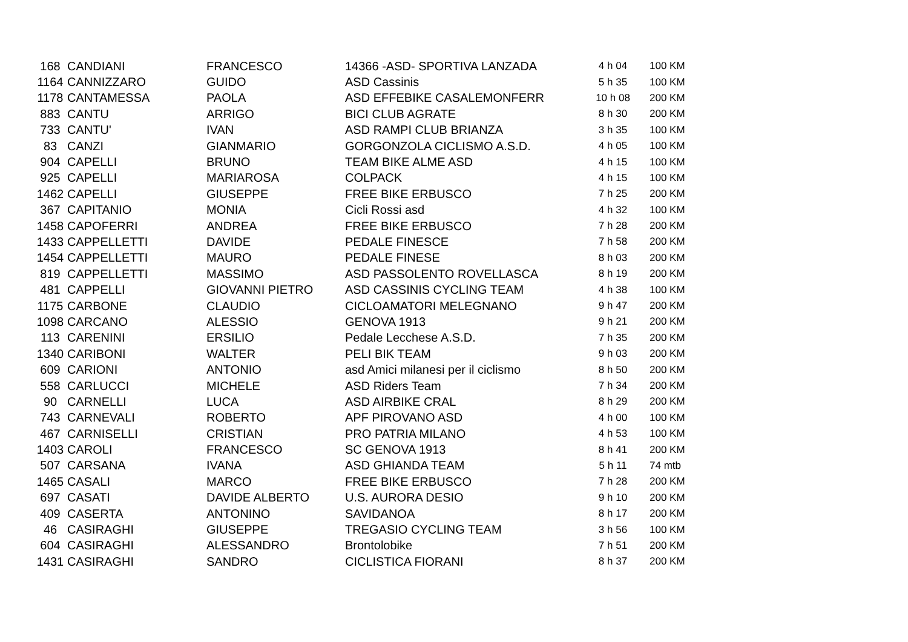| 168 | CANDIANI | FRANCESCO | 14366 -ASD- SPORTIVA LANZADA | 4 h 04 | 100 KM |
| 1164 | CANNIZZARO | GUIDO | ASD Cassinis | 5 h 35 | 100 KM |
| 1178 | CANTAMESSA | PAOLA | ASD EFFEBIKE CASALEMONFERR | 10 h 08 | 200 KM |
| 883 | CANTU | ARRIGO | BICI CLUB AGRATE | 8 h 30 | 200 KM |
| 733 | CANTU' | IVAN | ASD RAMPI CLUB BRIANZA | 3 h 35 | 100 KM |
| 83 | CANZI | GIANMARIO | GORGONZOLA CICLISMO A.S.D. | 4 h 05 | 100 KM |
| 904 | CAPELLI | BRUNO | TEAM BIKE ALME ASD | 4 h 15 | 100 KM |
| 925 | CAPELLI | MARIAROSA | COLPACK | 4 h 15 | 100 KM |
| 1462 | CAPELLI | GIUSEPPE | FREE BIKE ERBUSCO | 7 h 25 | 200 KM |
| 367 | CAPITANIO | MONIA | Cicli Rossi asd | 4 h 32 | 100 KM |
| 1458 | CAPOFERRI | ANDREA | FREE BIKE ERBUSCO | 7 h 28 | 200 KM |
| 1433 | CAPPELLETTI | DAVIDE | PEDALE FINESCE | 7 h 58 | 200 KM |
| 1454 | CAPPELLETTI | MAURO | PEDALE FINESE | 8 h 03 | 200 KM |
| 819 | CAPPELLETTI | MASSIMO | ASD PASSOLENTO ROVELLASCA | 8 h 19 | 200 KM |
| 481 | CAPPELLI | GIOVANNI PIETRO | ASD CASSINIS CYCLING TEAM | 4 h 38 | 100 KM |
| 1175 | CARBONE | CLAUDIO | CICLOAMATORI MELEGNANO | 9 h 47 | 200 KM |
| 1098 | CARCANO | ALESSIO | GENOVA 1913 | 9 h 21 | 200 KM |
| 113 | CARENINI | ERSILIO | Pedale Lecchese A.S.D. | 7 h 35 | 200 KM |
| 1340 | CARIBONI | WALTER | PELI BIK TEAM | 9 h 03 | 200 KM |
| 609 | CARIONI | ANTONIO | asd Amici milanesi per il ciclismo | 8 h 50 | 200 KM |
| 558 | CARLUCCI | MICHELE | ASD Riders Team | 7 h 34 | 200 KM |
| 90 | CARNELLI | LUCA | ASD AIRBIKE CRAL | 8 h 29 | 200 KM |
| 743 | CARNEVALI | ROBERTO | APF PIROVANO ASD | 4 h 00 | 100 KM |
| 467 | CARNISELLI | CRISTIAN | PRO PATRIA MILANO | 4 h 53 | 100 KM |
| 1403 | CAROLI | FRANCESCO | SC GENOVA 1913 | 8 h 41 | 200 KM |
| 507 | CARSANA | IVANA | ASD GHIANDA TEAM | 5 h 11 | 74 mtb |
| 1465 | CASALI | MARCO | FREE BIKE ERBUSCO | 7 h 28 | 200 KM |
| 697 | CASATI | DAVIDE ALBERTO | U.S. AURORA DESIO | 9 h 10 | 200 KM |
| 409 | CASERTA | ANTONINO | SAVIDANOA | 8 h 17 | 200 KM |
| 46 | CASIRAGHI | GIUSEPPE | TREGASIO CYCLING TEAM | 3 h 56 | 100 KM |
| 604 | CASIRAGHI | ALESSANDRO | Brontolobike | 7 h 51 | 200 KM |
| 1431 | CASIRAGHI | SANDRO | CICLISTICA FIORANI | 8 h 37 | 200 KM |